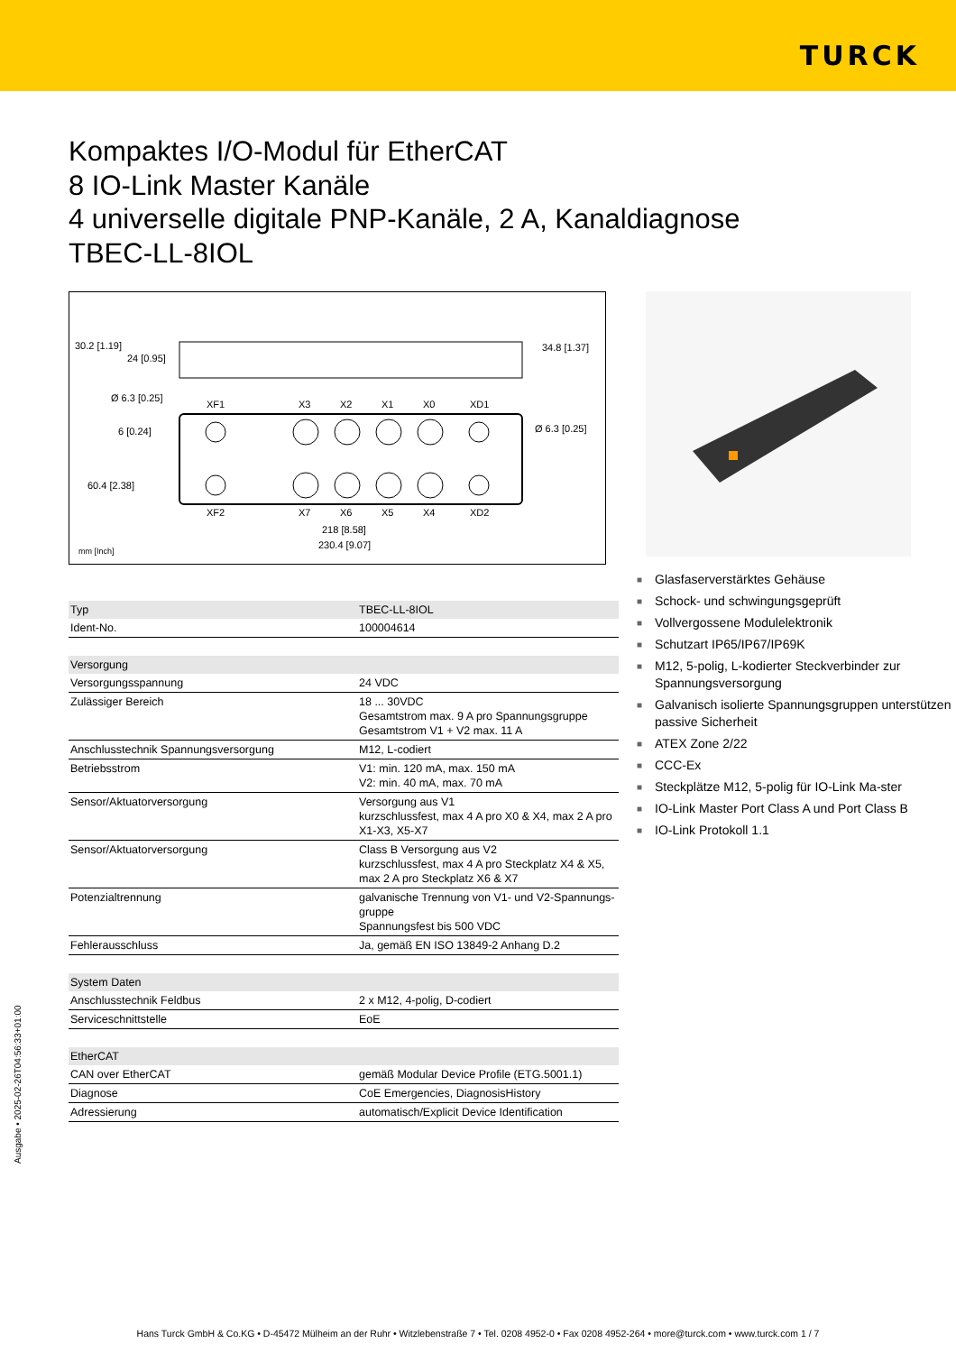TURCK
Kompaktes I/O-Modul für EtherCAT
8 IO-Link Master Kanäle
4 universelle digitale PNP-Kanäle, 2 A, Kanaldiagnose
TBEC-LL-8IOL
30.2 [1.19]
24 [0.95]
34.8 [1.37]
Ø 6.3 [0.25]
6 [0.24]
60.4 [2.38]
Ø 6.3 [0.25]
XF1
X3
X2
X1
X0
XD1
XF2
X7
X6
X5
X4
XD2
218 [8.58]
230.4 [9.07]
mm [Inch]
| Typ | TBEC-LL-8IOL |
| Ident-No. | 100004614 |
| Versorgung | |
| Versorgungsspannung | 24 VDC |
| Zulässiger Bereich | 18 ... 30VDC Gesamtstrom max. 9 A pro Spannungsgruppe Gesamtstrom V1 + V2 max. 11 A |
| Anschlusstechnik Spannungsversorgung | M12, L-codiert |
| Betriebsstrom | V1: min. 120 mA, max. 150 mA V2: min. 40 mA, max. 70 mA |
| Sensor/Aktuatorversorgung | Versorgung aus V1 kurzschlussfest, max 4 A pro X0 & X4, max 2 A pro X1-X3, X5-X7 |
| Sensor/Aktuatorversorgung | Class B Versorgung aus V2 kurzschlussfest, max 4 A pro Steckplatz X4 & X5, max 2 A pro Steckplatz X6 & X7 |
| Potenzialtrennung | galvanische Trennung von V1- und V2-Spannungs-gruppe Spannungsfest bis 500 VDC |
| Fehlerausschluss | Ja, gemäß EN ISO 13849-2 Anhang D.2 |
| System Daten | |
| Anschlusstechnik Feldbus | 2 x M12, 4-polig, D-codiert |
| Serviceschnittstelle | EoE |
| EtherCAT | |
| CAN over EtherCAT | gemäß Modular Device Profile (ETG.5001.1) |
| Diagnose | CoE Emergencies, DiagnosisHistory |
| Adressierung | automatisch/Explicit Device Identification |
■ Glasfaserverstärktes Gehäuse
■ Schock- und schwingungsgeprüft
■ Vollvergossene Modulelektronik
■ Schutzart IP65/IP67/IP69K
■ M12, 5-polig, L-kodierter Steckverbinder zur Spannungsversorgung
■ Galvanisch isolierte Spannungsgruppen unterstützen passive Sicherheit
■ ATEX Zone 2/22
■ CCC-Ex
■ Steckplätze M12, 5-polig für IO-Link Ma-ster
■ IO-Link Master Port Class A und Port Class B
■ IO-Link Protokoll 1.1
Ausgabe • 2025-02-26T04:56:33+01:00
Hans Turck GmbH & Co.KG • D-45472 Mülheim an der Ruhr • Witzlebenstraße 7 • Tel. 0208 4952-0 • Fax 0208 4952-264 • more@turck.com • www.turck.com 1 / 7